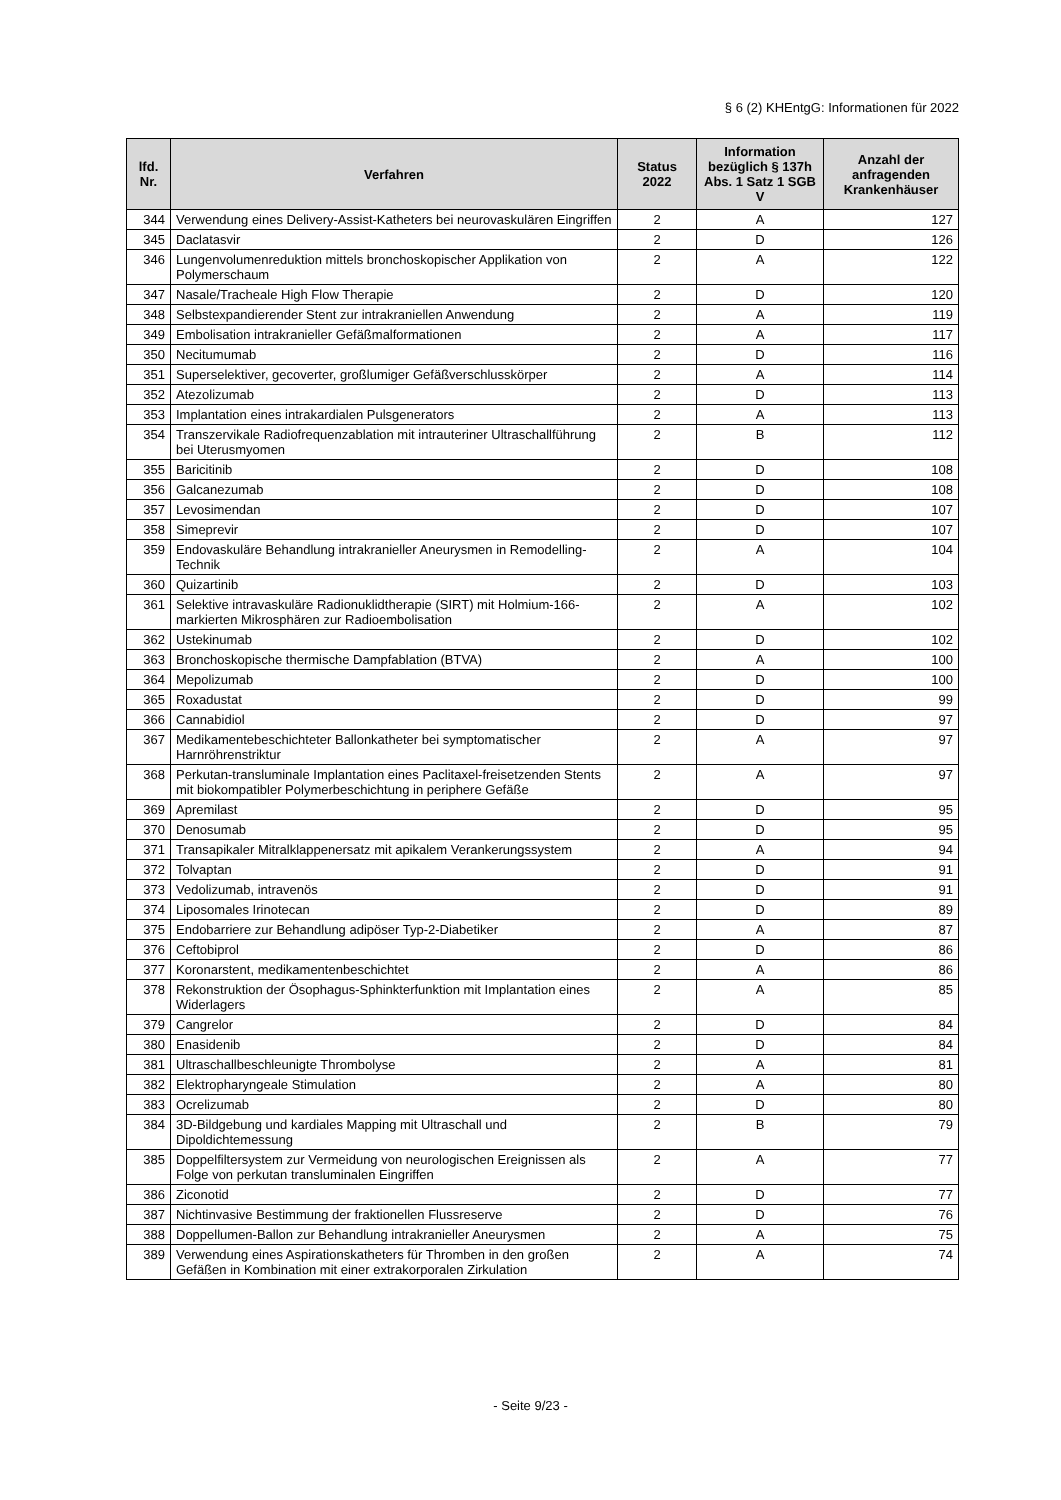§ 6 (2) KHEntgG: Informationen für 2022
| lfd. Nr. | Verfahren | Status 2022 | Information bezüglich § 137h Abs. 1 Satz 1 SGB V | Anzahl der anfragenden Krankenhäuser |
| --- | --- | --- | --- | --- |
| 344 | Verwendung eines Delivery-Assist-Katheters bei neurovaskulären Eingriffen | 2 | A | 127 |
| 345 | Daclatasvir | 2 | D | 126 |
| 346 | Lungenvolumenreduktion mittels bronchoskopischer Applikation von Polymerschaum | 2 | A | 122 |
| 347 | Nasale/Tracheale High Flow Therapie | 2 | D | 120 |
| 348 | Selbstexpandierender Stent zur intrakraniellen Anwendung | 2 | A | 119 |
| 349 | Embolisation intrakranieller Gefäßmalformationen | 2 | A | 117 |
| 350 | Necitumumab | 2 | D | 116 |
| 351 | Superselektiver, gecoverter, großlumiger Gefäßverschlusskörper | 2 | A | 114 |
| 352 | Atezolizumab | 2 | D | 113 |
| 353 | Implantation eines intrakardialen Pulsgenerators | 2 | A | 113 |
| 354 | Transzervikale Radiofrequenzablation mit intrauteriner Ultraschallführung bei Uterusmyomen | 2 | B | 112 |
| 355 | Baricitinib | 2 | D | 108 |
| 356 | Galcanezumab | 2 | D | 108 |
| 357 | Levosimendan | 2 | D | 107 |
| 358 | Simeprevir | 2 | D | 107 |
| 359 | Endovaskuläre Behandlung intrakranieller Aneurysmen in Remodelling-Technik | 2 | A | 104 |
| 360 | Quizartinib | 2 | D | 103 |
| 361 | Selektive intravaskuläre Radionuklidtherapie (SIRT) mit Holmium-166-markierten Mikrosphären zur Radioembolisation | 2 | A | 102 |
| 362 | Ustekinumab | 2 | D | 102 |
| 363 | Bronchoskopische thermische Dampfablation (BTVA) | 2 | A | 100 |
| 364 | Mepolizumab | 2 | D | 100 |
| 365 | Roxadustat | 2 | D | 99 |
| 366 | Cannabidiol | 2 | D | 97 |
| 367 | Medikamentebeschichteter Ballonkatheter bei symptomatischer Harnröhrenstriktur | 2 | A | 97 |
| 368 | Perkutan-transluminale Implantation eines Paclitaxel-freisetzenden Stents mit biokompatibler Polymerbeschichtung in periphere Gefäße | 2 | A | 97 |
| 369 | Apremilast | 2 | D | 95 |
| 370 | Denosumab | 2 | D | 95 |
| 371 | Transapikaler Mitralklappenersatz mit apikalem Verankerungssystem | 2 | A | 94 |
| 372 | Tolvaptan | 2 | D | 91 |
| 373 | Vedolizumab, intravenös | 2 | D | 91 |
| 374 | Liposomales Irinotecan | 2 | D | 89 |
| 375 | Endobarriere zur Behandlung adipöser Typ-2-Diabetiker | 2 | A | 87 |
| 376 | Ceftobiprol | 2 | D | 86 |
| 377 | Koronarstent, medikamentenbeschichtet | 2 | A | 86 |
| 378 | Rekonstruktion der Ösophagus-Sphinkterfunktion mit Implantation eines Widerlagers | 2 | A | 85 |
| 379 | Cangrelor | 2 | D | 84 |
| 380 | Enasidenib | 2 | D | 84 |
| 381 | Ultraschallbeschleunigte Thrombolyse | 2 | A | 81 |
| 382 | Elektropharyngeale Stimulation | 2 | A | 80 |
| 383 | Ocrelizumab | 2 | D | 80 |
| 384 | 3D-Bildgebung und kardiales Mapping mit Ultraschall und Dipoldichtemessung | 2 | B | 79 |
| 385 | Doppelfiltersystem zur Vermeidung von neurologischen Ereignissen als Folge von perkutan transluminalen Eingriffen | 2 | A | 77 |
| 386 | Ziconotid | 2 | D | 77 |
| 387 | Nichtinvasive Bestimmung der fraktionellen Flussreserve | 2 | D | 76 |
| 388 | Doppellumen-Ballon zur Behandlung intrakranieller Aneurysmen | 2 | A | 75 |
| 389 | Verwendung eines Aspirationskatheters für Thromben in den großen Gefäßen in Kombination mit einer extrakorporalen Zirkulation | 2 | A | 74 |
- Seite 9/23 -